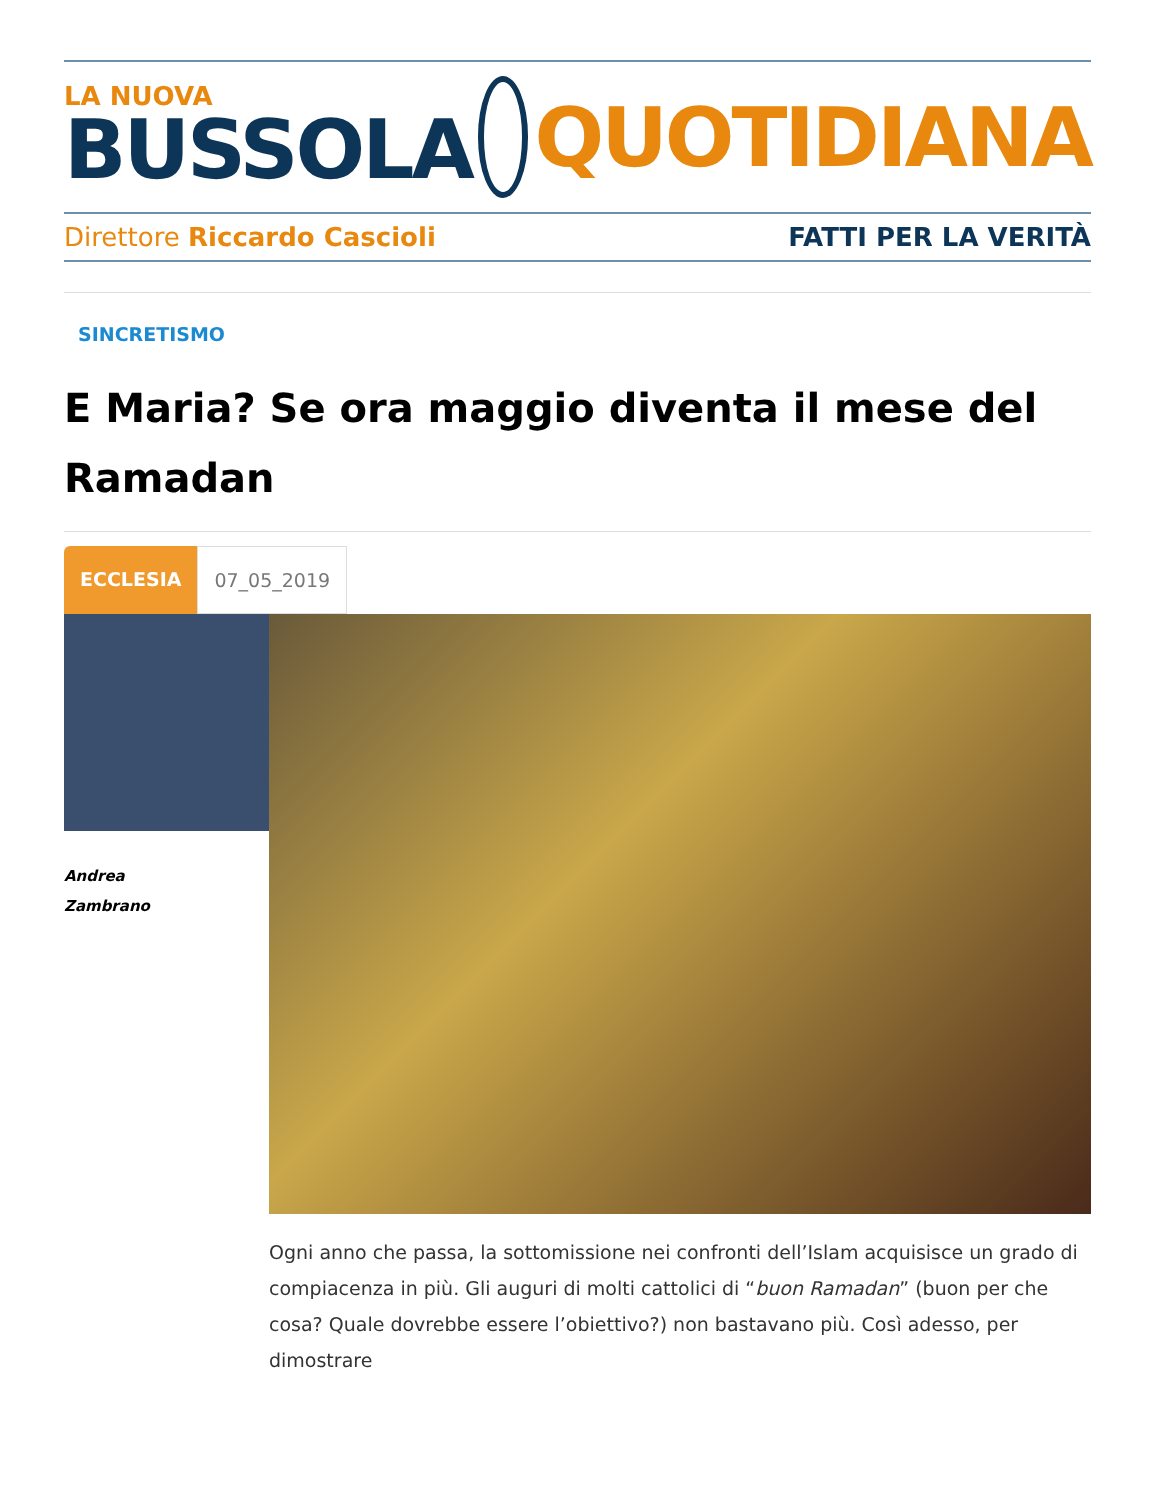LA NUOVA
BUSSOLA
QUOTIDIANA
Direttore Riccardo Cascioli FATTI PER LA VERITÀ
SINCRETISMO
E Maria? Se ora maggio diventa il mese del Ramadan
ECCLESIA 07_05_2019
Andrea
Zambrano
Ogni anno che passa, la sottomissione nei confronti dell’Islam acquisisce un grado di compiacenza in più. Gli auguri di molti cattolici di “buon Ramadan” (buon per che cosa? Quale dovrebbe essere l’obiettivo?) non bastavano più. Così adesso, per dimostrare